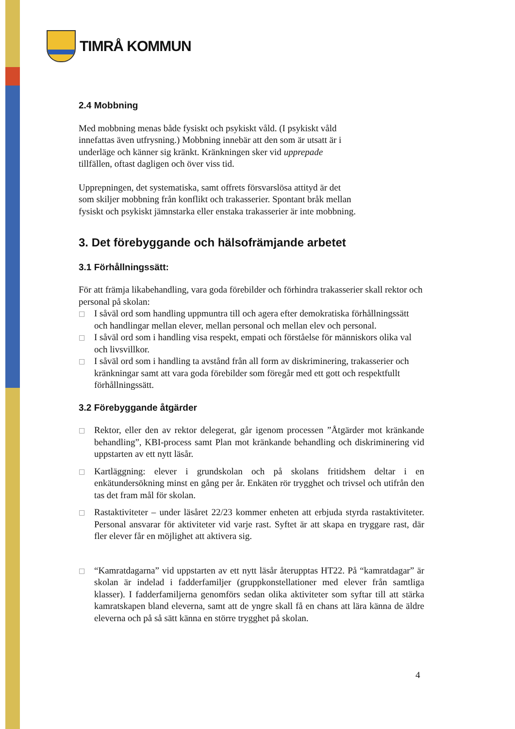TIMRÅ KOMMUN
2.4 Mobbning
Med mobbning menas både fysiskt och psykiskt våld. (I psykiskt våld
innefattas även utfrysning.) Mobbning innebär att den som är utsatt är i
underläge och känner sig kränkt. Kränkningen sker vid upprepade
tillfällen, oftast dagligen och över viss tid.
Upprepningen, det systematiska, samt offrets försvarslösa attityd är det
som skiljer mobbning från konflikt och trakasserier. Spontant bråk mellan
fysiskt och psykiskt jämnstarka eller enstaka trakasserier är inte mobbning.
3. Det förebyggande och hälsofrämjande arbetet
3.1 Förhållningssätt:
För att främja likabehandling, vara goda förebilder och förhindra trakasserier skall rektor och personal på skolan:
□ I såväl ord som handling uppmuntra till och agera efter demokratiska förhållningssätt och handlingar mellan elever, mellan personal och mellan elev och personal.
□ I såväl ord som i handling visa respekt, empati och förståelse för människors olika val och livsvillkor.
□ I såväl ord som i handling ta avstånd från all form av diskriminering, trakasserier och kränkningar samt att vara goda förebilder som föregår med ett gott och respektfullt förhållningssätt.
3.2 Förebyggande åtgärder
□ Rektor, eller den av rektor delegerat, går igenom processen ”Åtgärder mot kränkande behandling”, KBI-process samt Plan mot kränkande behandling och diskriminering vid uppstarten av ett nytt läsår.
□ Kartläggning: elever i grundskolan och på skolans fritidshem deltar i en enkätundersökning minst en gång per år. Enkäten rör trygghet och trivsel och utifrån den tas det fram mål för skolan.
□ Rastaktiviteter – under läsåret 22/23 kommer enheten att erbjuda styrda rastaktiviteter. Personal ansvarar för aktiviteter vid varje rast. Syftet är att skapa en tryggare rast, där fler elever får en möjlighet att aktivera sig.
□ “Kamratdagarna” vid uppstarten av ett nytt läsår återupptas HT22. På “kamratdagar” är skolan är indelad i fadderfamiljer (gruppkonstellationer med elever från samtliga klasser). I fadderfamiljerna genomförs sedan olika aktiviteter som syftar till att stärka kamratskapen bland eleverna, samt att de yngre skall få en chans att lära känna de äldre eleverna och på så sätt känna en större trygghet på skolan.
4